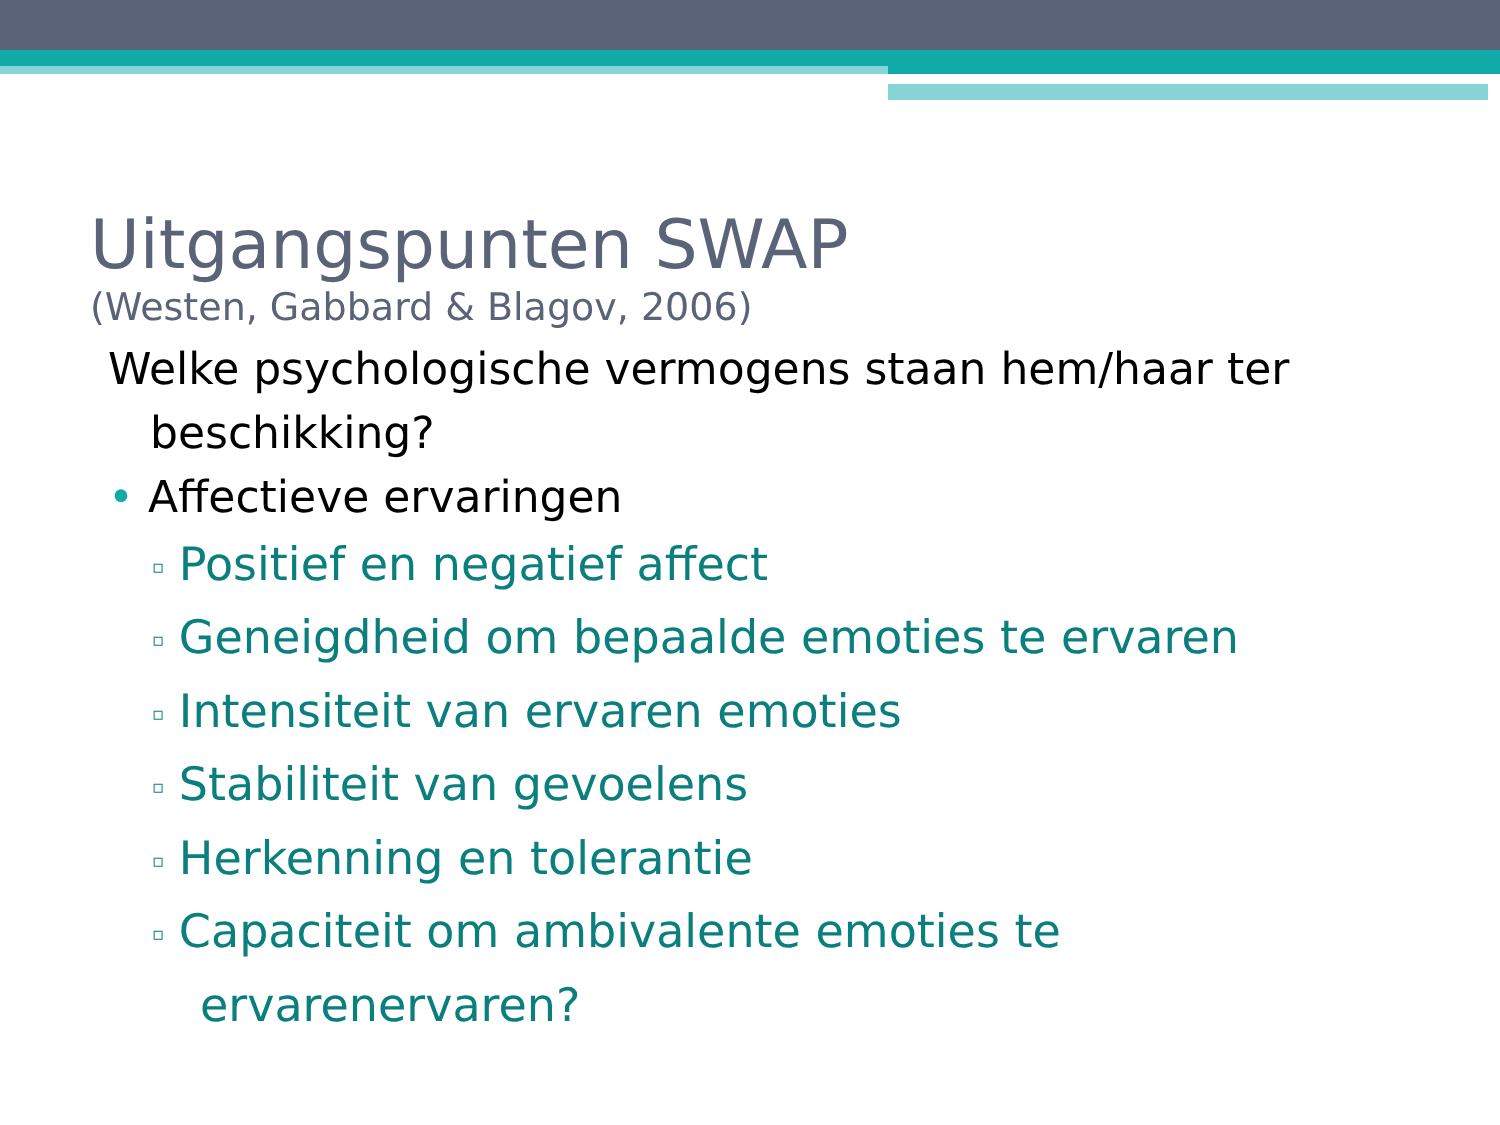Uitgangspunten SWAP
(Westen, Gabbard & Blagov, 2006)
Welke psychologische vermogens staan hem/haar ter beschikking?
• Affectieve ervaringen
▫ Positief en negatief affect
▫ Geneigdheid om bepaalde emoties te ervaren
▫ Intensiteit van ervaren emoties
▫ Stabiliteit van gevoelens
▫ Herkenning en tolerantie
▫ Capaciteit om ambivalente emoties te ervarenervaren?